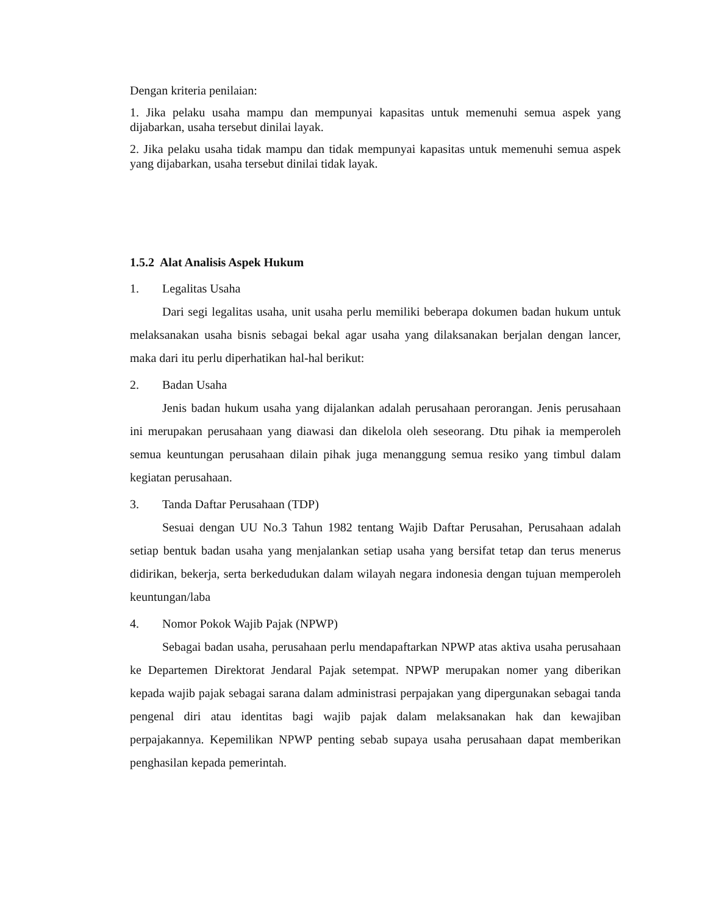Dengan kriteria penilaian:
1. Jika pelaku usaha mampu dan mempunyai kapasitas untuk memenuhi semua aspek yang dijabarkan, usaha tersebut dinilai layak.
2. Jika pelaku usaha tidak mampu dan tidak mempunyai kapasitas untuk memenuhi semua aspek yang dijabarkan, usaha tersebut dinilai tidak layak.
1.5.2 Alat Analisis Aspek Hukum
1. Legalitas Usaha
Dari segi legalitas usaha, unit usaha perlu memiliki beberapa dokumen badan hukum untuk melaksanakan usaha bisnis sebagai bekal agar usaha yang dilaksanakan berjalan dengan lancer, maka dari itu perlu diperhatikan hal-hal berikut:
2. Badan Usaha
Jenis badan hukum usaha yang dijalankan adalah perusahaan perorangan. Jenis perusahaan ini merupakan perusahaan yang diawasi dan dikelola oleh seseorang. Dtu pihak ia memperoleh semua keuntungan perusahaan dilain pihak juga menanggung semua resiko yang timbul dalam kegiatan perusahaan.
3. Tanda Daftar Perusahaan (TDP)
Sesuai dengan UU No.3 Tahun 1982 tentang Wajib Daftar Perusahan, Perusahaan adalah setiap bentuk badan usaha yang menjalankan setiap usaha yang bersifat tetap dan terus menerus didirikan, bekerja, serta berkedudukan dalam wilayah negara indonesia dengan tujuan memperoleh keuntungan/laba
4. Nomor Pokok Wajib Pajak (NPWP)
Sebagai badan usaha, perusahaan perlu mendapaftarkan NPWP atas aktiva usaha perusahaan ke Departemen Direktorat Jendaral Pajak setempat. NPWP merupakan nomer yang diberikan kepada wajib pajak sebagai sarana dalam administrasi perpajakan yang dipergunakan sebagai tanda pengenal diri atau identitas bagi wajib pajak dalam melaksanakan hak dan kewajiban perpajakannya. Kepemilikan NPWP penting sebab supaya usaha perusahaan dapat memberikan penghasilan kepada pemerintah.